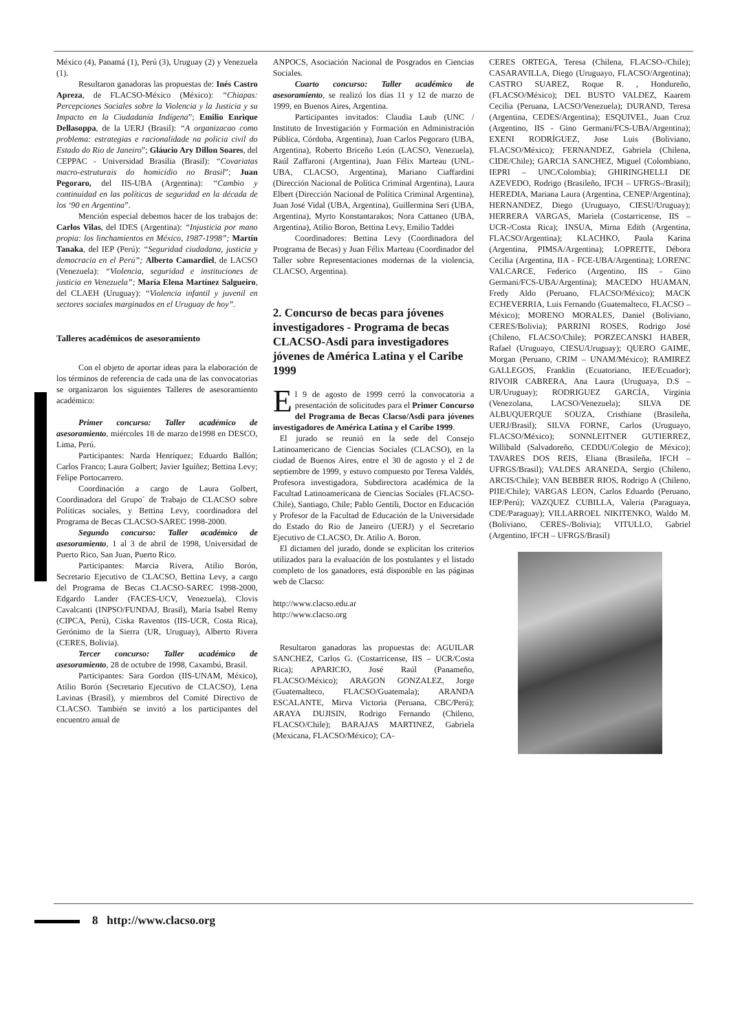México (4), Panamá (1), Perú (3), Uruguay (2) y Venezuela (1).
Resultaron ganadoras las propuestas de: Inés Castro Apreza, de FLACSO-México (México): “Chiapas: Percepciones Sociales sobre la Violencia y la Justicia y su Impacto en la Ciudadanía Indígena”; Emilio Enrique Dellasoppa, de la UERJ (Brasil): “A organizacao como problema: estrategias e racionalidade na policia civil do Estado do Rio de Janeiro”; Gláucio Ary Dillon Soares, del CEPPAC - Universidad Brasilia (Brasil): “Covariatas macro-estruturais do homicídio no Brasil”; Juan Pegoraro, del IIS-UBA (Argentina): “Cambio y continuidad en las políticas de seguridad en la década de los ‘90 en Argentina”.
Mención especial debemos hacer de los trabajos de: Carlos Vilas, del IDES (Argentina): “Injusticia por mano propia: los linchamientos en México, 1987-1998”; Martín Tanaka, del IEP (Perú): “Seguridad ciudadana, justicia y democracia en el Perú”; Alberto Camardiel, de LACSO (Venezuela): “Violencia, seguridad e instituciones de justicia en Venezuela”; María Elena Martínez Salgueiro, del CLAEH (Uruguay): “Violencia infantil y juvenil en sectores sociales marginados en el Uruguay de hoy”.
Talleres académicos de asesoramiento
Con el objeto de aportar ideas para la elaboración de los términos de referencia de cada una de las convocatorias se organizaron los siguientes Talleres de asesoramiento académico:
Primer concurso: Taller académico de asesoramiento, miércoles 18 de marzo de1998 en DESCO, Lima, Perú.
Participantes: Narda Henríquez; Eduardo Ballón; Carlos Franco; Laura Golbert; Javier Iguíñez; Bettina Levy; Felipe Portocarrero.
Coordinación a cargo de Laura Golbert, Coordinadora del Grupo` de Trabajo de CLACSO sobre Políticas sociales, y Bettina Levy, coordinadora del Programa de Becas CLACSO-SAREC 1998-2000.
Segundo concurso: Taller académico de asesoramiento, 1 al 3 de abril de 1998, Universidad de Puerto Rico, San Juan, Puerto Rico.
Participantes: Marcia Rivera, Atilio Borón, Secretario Ejecutivo de CLACSO, Bettina Levy, a cargo del Programa de Becas CLACSO-SAREC 1998-2000, Edgardo Lander (FACES-UCV, Venezuela), Clovis Cavalcanti (INPSO/FUNDAJ, Brasil), María Isabel Remy (CIPCA, Perú), Ciska Raventos (IIS-UCR, Costa Rica), Gerónimo de la Sierra (UR, Uruguay), Alberto Rivera (CERES, Bolivia).
Tercer concurso: Taller académico de asesoramiento, 28 de octubre de 1998, Caxambú, Brasil.
Participantes: Sara Gordon (IIS-UNAM, México), Atilio Borón (Secretario Ejecutivo de CLACSO), Lena Lavinas (Brasil), y miembros del Comité Directivo de CLACSO. También se invitó a los participantes del encuentro anual de
ANPOCS, Asociación Nacional de Posgrados en Ciencias Sociales.
Cuarto concurso: Taller académico de asesoramiento, se realizó los días 11 y 12 de marzo de 1999, en Buenos Aires, Argentina.
Participantes invitados: Claudia Laub (UNC / Instituto de Investigación y Formación en Administración Pública, Córdoba, Argentina), Juan Carlos Pegoraro (UBA, Argentina), Roberto Briceño León (LACSO, Venezuela), Raúl Zaffaroni (Argentina), Juan Félix Marteau (UNL-UBA, CLACSO, Argentina), Mariano Ciaffardini (Dirección Nacional de Política Criminal Argentina), Laura Elbert (Dirección Nacional de Política Criminal Argentina), Juan José Vidal (UBA, Argentina), Guillermina Seri (UBA, Argentina), Myrto Konstantarakos; Nora Cattaneo (UBA, Argentina), Atilio Boron, Bettina Levy, Emilio Taddei
Coordinadores: Bettina Levy (Coordinadora del Programa de Becas) y Juan Félix Marteau (Coordinador del Taller sobre Representaciones modernas de la violencia, CLACSO, Argentina).
2. Concurso de becas para jóvenes investigadores - Programa de becas CLACSO-Asdi para investigadores jóvenes de América Latina y el Caribe 1999
El 9 de agosto de 1999 cerró la convocatoria a presentación de solicitudes para el Primer Concurso del Programa de Becas Clacso/Asdi para jóvenes investigadores de América Latina y el Caribe 1999.
El jurado se reunió en la sede del Consejo Latinoamericano de Ciencias Sociales (CLACSO), en la ciudad de Buenos Aires, entre el 30 de agosto y el 2 de septiembre de 1999, y estuvo compuesto por Teresa Valdés, Profesora investigadora, Subdirectora académica de la Facultad Latinoamericana de Ciencias Sociales (FLACSO-Chile), Santiago, Chile; Pablo Gentili, Doctor en Educación y Profesor de la Facultad de Educación de la Universidade do Estado do Rio de Janeiro (UERJ) y el Secretario Ejecutivo de CLACSO, Dr. Atilio A. Boron.
El dictamen del jurado, donde se explicitan los criterios utilizados para la evaluación de los postulantes y el listado completo de los ganadores, está disponible en las páginas web de Clacso:
http://www.clacso.edu.ar
http://www.clacso.org
Resultaron ganadoras las propuestas de: AGUILAR SANCHEZ, Carlos G. (Costarricense, IIS – UCR/Costa Rica); APARICIO, José Raúl (Panameño, FLACSO/México); ARAGON GONZALEZ, Jorge (Guatemalteco, FLACSO/Guatemala); ARANDA ESCALANTE, Mirva Victoria (Peruana, CBC/Perú); ARAYA DUJISIN, Rodrigo Fernando (Chileno, FLACSO/Chile); BARAJAS MARTINEZ, Gabriela (Mexicana, FLACSO/México); CA-
CERES ORTEGA, Teresa (Chilena, FLACSO-/Chile); CASARAVILLA, Diego (Uruguayo, FLACSO/Argentina); CASTRO SUAREZ, Roque R. , Hondureño, (FLACSO/México); DEL BUSTO VALDEZ, Kaarem Cecilia (Peruana, LACSO/Venezuela); DURAND, Teresa (Argentina, CEDES/Argentina); ESQUIVEL, Juan Cruz (Argentino, IIS - Gino Germani/FCS-UBA/Argentina); EXENI RODRÍGUEZ, Jose Luis (Boliviano, FLACSO/México); FERNANDEZ, Gabriela (Chilena, CIDE/Chile); GARCIA SANCHEZ, Miguel (Colombiano, IEPRI – UNC/Colombia); GHIRINGHELLI DE AZEVEDO, Rodrigo (Brasileño, IFCH – UFRGS-/Brasil); HEREDIA, Mariana Laura (Argentina, CENEP/Argentina); HERNANDEZ, Diego (Uruguayo, CIESU/Uruguay); HERRERA VARGAS, Mariela (Costarricense, IIS – UCR-/Costa Rica); INSUA, Mirna Edith (Argentina, FLACSO/Argentina); KLACHKO, Paula Karina (Argentina, PIMSA/Argentina); LOPREITE, Débora Cecilia (Argentina, IIA - FCE-UBA/Argentina); LORENC VALCARCE, Federico (Argentino, IIS - Gino Germani/FCS-UBA/Argentina); MACEDO HUAMAN, Fredy Aldo (Peruano, FLACSO/México); MACK ECHEVERRIA, Luis Fernando (Guatemalteco, FLACSO – México); MORENO MORALES, Daniel (Boliviano, CERES/Bolivia); PARRINI ROSES, Rodrigo José (Chileno, FLACSO/Chile); PORZECANSKI HABER, Rafael (Uruguayo, CIESU/Uruguay); QUERO GAIME, Morgan (Peruano, CRIM – UNAM/México); RAMIREZ GALLEGOS, Franklin (Ecuatoriano, IEE/Ecuador); RIVOIR CABRERA, Ana Laura (Uruguaya, D.S – UR/Uruguay); RODRIGUEZ GARCÍA, Virginia (Venezolana, LACSO/Venezuela); SILVA DE ALBUQUERQUE SOUZA, Cristhiane (Brasileña, UERJ/Brasil); SILVA FORNE, Carlos (Uruguayo, FLACSO/México); SONNLEITNER GUTIERREZ, Willibald (Salvadoreño, CEDDU/Colegio de México); TAVARES DOS REIS, Eliana (Brasileña, IFCH – UFRGS/Brasil); VALDES ARANEDA, Sergio (Chileno, ARCIS/Chile); VAN BEBBER RIOS, Rodrigo A (Chileno, PIIE/Chile); VARGAS LEON, Carlos Eduardo (Peruano, IEP/Perú); VAZQUEZ CUBILLA, Valeria (Paraguaya, CDE/Paraguay); VILLARROEL NIKITENKO, Waldo M. (Boliviano, CERES-/Bolivia); VITULLO, Gabriel (Argentino, IFCH – UFRGS/Brasil)
8 http://www.clacso.org